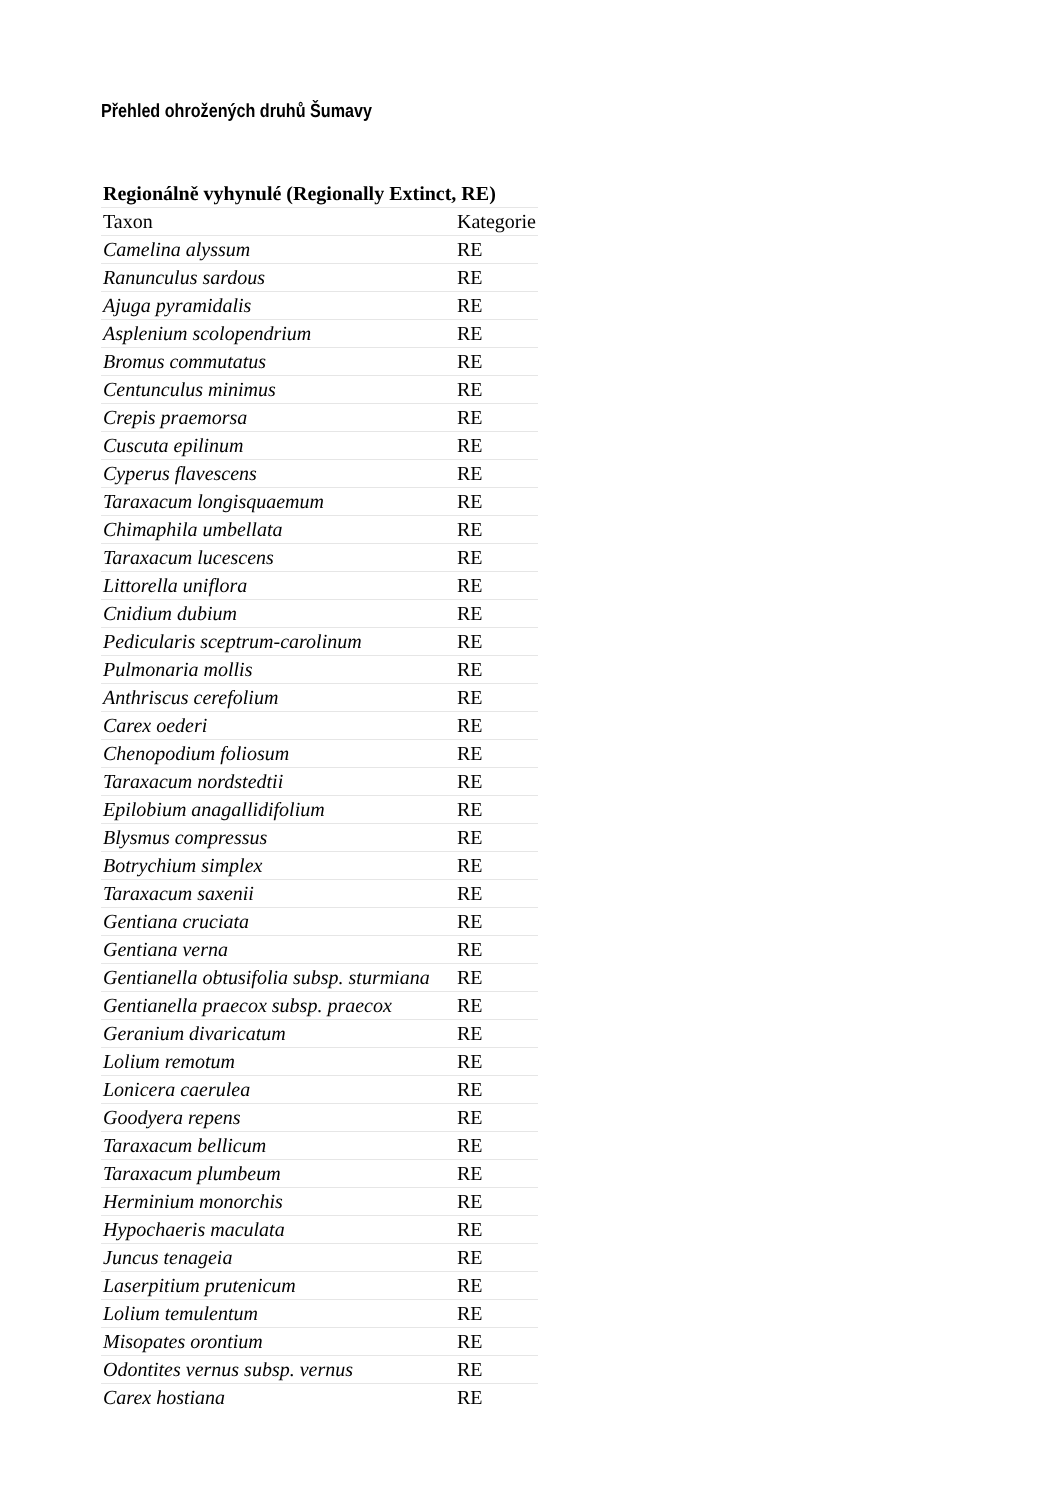Přehled ohrožených druhů Šumavy
| Regionálně vyhynulé (Regionally Extinct, RE) | |
| --- | --- |
| Taxon | Kategorie |
| Camelina alyssum | RE |
| Ranunculus sardous | RE |
| Ajuga pyramidalis | RE |
| Asplenium scolopendrium | RE |
| Bromus commutatus | RE |
| Centunculus minimus | RE |
| Crepis praemorsa | RE |
| Cuscuta epilinum | RE |
| Cyperus flavescens | RE |
| Taraxacum longisquaemum | RE |
| Chimaphila umbellata | RE |
| Taraxacum lucescens | RE |
| Littorella uniflora | RE |
| Cnidium dubium | RE |
| Pedicularis sceptrum-carolinum | RE |
| Pulmonaria mollis | RE |
| Anthriscus cerefolium | RE |
| Carex oederi | RE |
| Chenopodium foliosum | RE |
| Taraxacum nordstedtii | RE |
| Epilobium anagallidifolium | RE |
| Blysmus compressus | RE |
| Botrychium simplex | RE |
| Taraxacum saxenii | RE |
| Gentiana cruciata | RE |
| Gentiana verna | RE |
| Gentianella obtusifolia subsp. sturmiana | RE |
| Gentianella praecox subsp. praecox | RE |
| Geranium divaricatum | RE |
| Lolium remotum | RE |
| Lonicera caerulea | RE |
| Goodyera repens | RE |
| Taraxacum bellicum | RE |
| Taraxacum plumbeum | RE |
| Herminium monorchis | RE |
| Hypochaeris maculata | RE |
| Juncus tenageia | RE |
| Laserpitium prutenicum | RE |
| Lolium temulentum | RE |
| Misopates orontium | RE |
| Odontites vernus subsp. vernus | RE |
| Carex hostiana | RE |